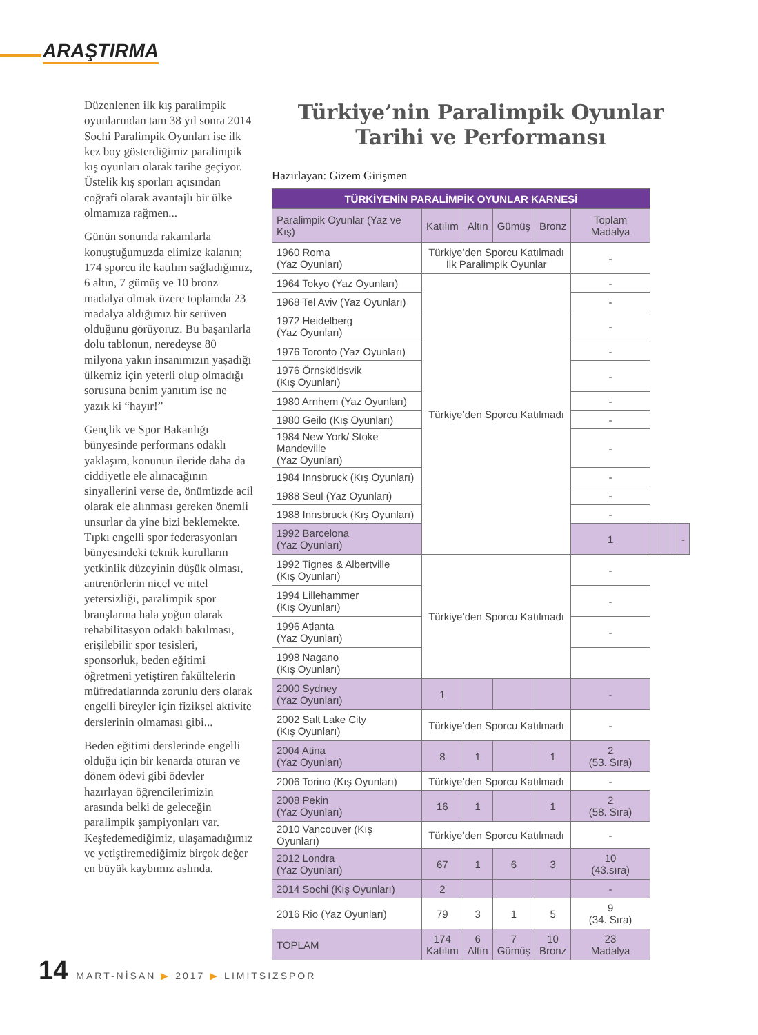ARAŞTIRMA
Düzenlenen ilk kış paralimpik oyunlarından tam 38 yıl sonra 2014 Sochi Paralimpik Oyunları ise ilk kez boy gösterdiğimiz paralimpik kış oyunları olarak tarihe geçiyor. Üstelik kış sporları açısından coğrafi olarak avantajlı bir ülke olmamıza rağmen...
Günün sonunda rakamlarla konuştuğumuzda elimize kalanın; 174 sporcu ile katılım sağladığımız, 6 altın, 7 gümüş ve 10 bronz madalya olmak üzere toplamda 23 madalya aldığımız bir serüven olduğunu görüyoruz. Bu başarılarla dolu tablonun, neredeyse 80 milyona yakın insanımızın yaşadığı ülkemiz için yeterli olup olmadığı sorusuna benim yanıtım ise ne yazık ki “hayır!”
Gençlik ve Spor Bakanlığı bünyesinde performans odaklı yaklaşım, konunun ileride daha da ciddiyetle ele alınacağının sinyallerini verse de, önümüzde acil olarak ele alınması gereken önemli unsurlar da yine bizi beklemekte. Tıpkı engelli spor federasyonları bünyesindeki teknik kurulların yetkinlik düzeyinin düşük olması, antrenörlerin nicel ve nitel yetersizliği, paralimpik spor branşlarına hala yoğun olarak rehabilitasyon odaklı bakılması, erişilebilir spor tesisleri, sponsorluk, beden eğitimi öğretmeni yetiştiren fakültelerin müfredatlarında zorunlu ders olarak engelli bireyler için fiziksel aktivite derslerinin olmaması gibi...
Beden eğitimi derslerinde engelli olduğu için bir kenarda oturan ve dönem ödevi gibi ödevler hazırlayan öğrencilerimizin arasında belki de geleceğin paralimpik şampiyonları var. Keşfedemediğimiz, ulaşamadığımız ve yetiştiremediğimiz birçok değer en büyük kaybımız aslında.
Türkiye’nin Paralimpik Oyunlar
Tarihi ve Performansı
Hazırlayan: Gizem Girişmen
| TÜRKİYENİN PARALİMPİK OYUNLAR KARNESİ | | | | | | | | | |
| Paralimpik Oyunlar (Yaz ve Kış) | Katılım | Altın | Gümüş | Bronz | Toplam Madalya | | | | |
| 1960 Roma (Yaz Oyunları) | Türkiye’den Sporcu Katılmadı İlk Paralimpik Oyunlar | | | | - | | | | |
| 1964 Tokyo (Yaz Oyunları) | Türkiye’den Sporcu Katılmadı | | | | - | | | | |
| 1968 Tel Aviv (Yaz Oyunları) | | | | | - | | | | |
| 1972 Heidelberg (Yaz Oyunları) | | | | | - | | | | |
| 1976 Toronto (Yaz Oyunları) | | | | | - | | | | |
| 1976 Örnsköldsvik (Kış Oyunları) | | | | | - | | | | |
| 1980 Arnhem (Yaz Oyunları) | | | | | - | | | | |
| 1980 Geilo (Kış Oyunları) | | | | | - | | | | |
| 1984 New York/ Stoke Mandeville (Yaz Oyunları) | | | | | - | | | | |
| 1984 Innsbruck (Kış Oyunları) | | | | | - | | | | |
| 1988 Seul (Yaz Oyunları) | | | | | - | | | | |
| 1988 Innsbruck (Kış Oyunları) | | | | | - | | | | |
| 1992 Barcelona (Yaz Oyunları) | | | | | 1 | | | | - |
| 1992 Tignes & Albertville (Kış Oyunları) | Türkiye’den Sporcu Katılmadı | | | | - | | | | |
| 1994 Lillehammer (Kış Oyunları) | | | | | - | | | | |
| 1996 Atlanta (Yaz Oyunları) | | | | | - | | | | |
| 1998 Nagano (Kış Oyunları) | | | | | | | | | |
| 2000 Sydney (Yaz Oyunları) | 1 | | | | - | | | | |
| 2002 Salt Lake City (Kış Oyunları) | Türkiye’den Sporcu Katılmadı | | | | - | | | | |
| 2004 Atina (Yaz Oyunları) | 8 | 1 | | 1 | 2 (53. Sıra) | | | | |
| 2006 Torino (Kış Oyunları) | Türkiye’den Sporcu Katılmadı | | | | - | | | | |
| 2008 Pekin (Yaz Oyunları) | 16 | 1 | | 1 | 2 (58. Sıra) | | | | |
| 2010 Vancouver (Kış Oyunları) | Türkiye’den Sporcu Katılmadı | | | | - | | | | |
| 2012 Londra (Yaz Oyunları) | 67 | 1 | 6 | 3 | 10 (43.sıra) | | | | |
| 2014 Sochi (Kış Oyunları) | 2 | | | | - | | | | |
| 2016 Rio (Yaz Oyunları) | 79 | 3 | 1 | 5 | 9 (34. Sıra) | | | | |
| TOPLAM | 174 Katılım | 6 Altın | 7 Gümüş | 10 Bronz | 23 Madalya | | | | |
14 MART-NİSAN ▶ 2017 ▶ LIMITSIZSPOR